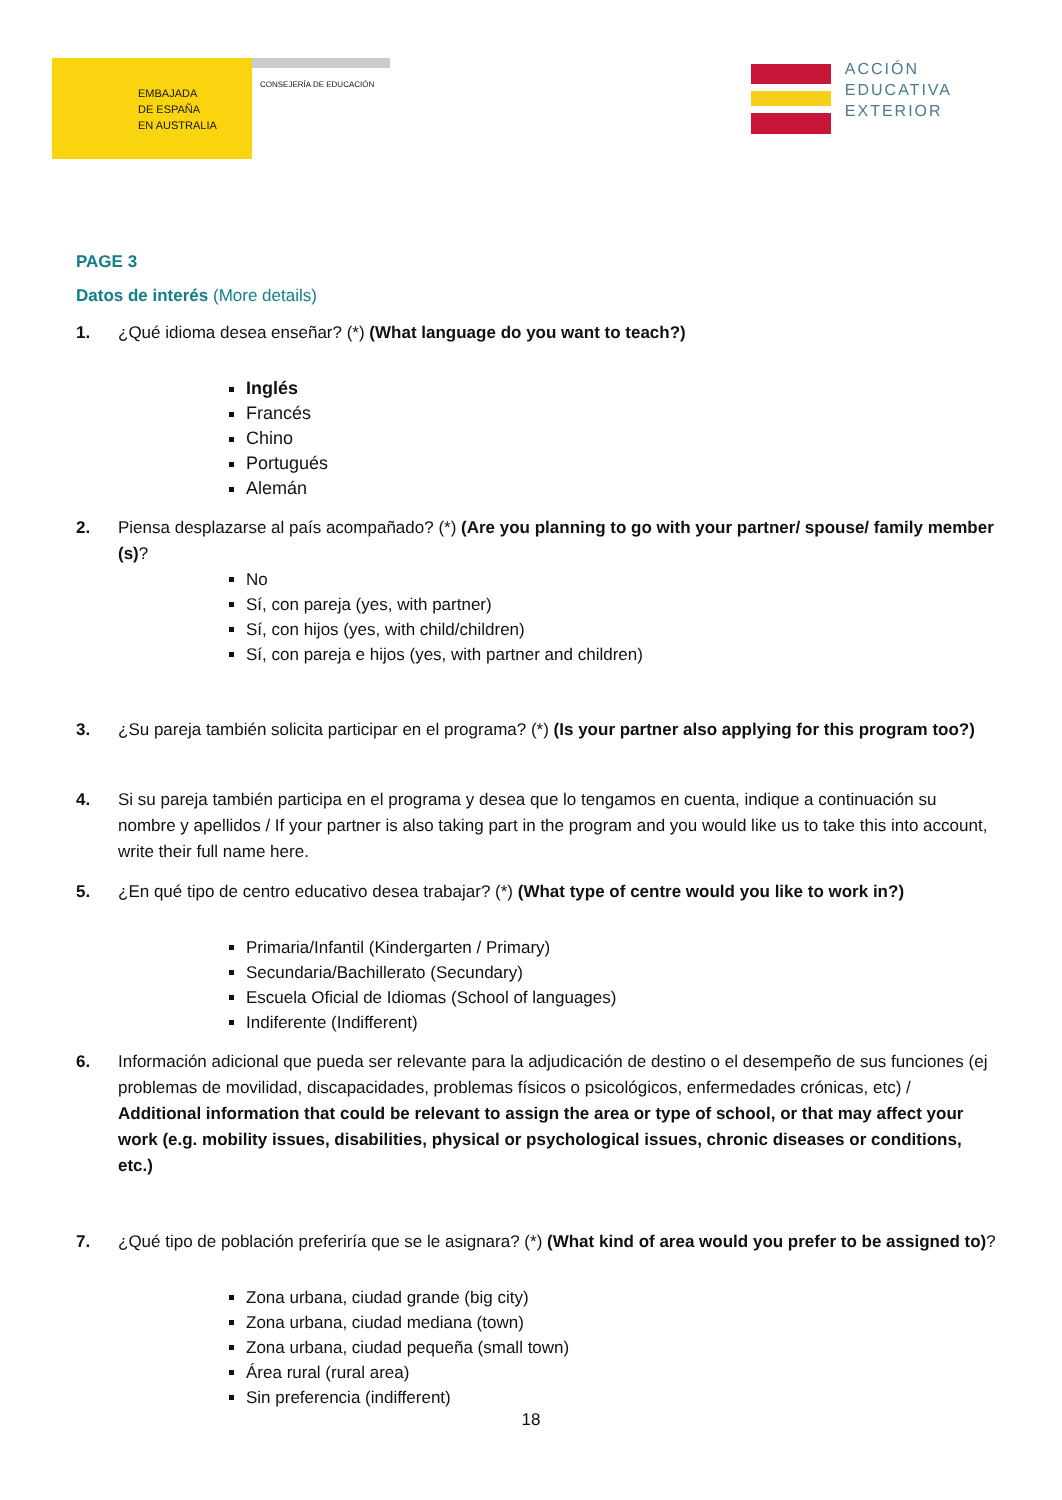EMBAJADA
DE ESPAÑA
EN AUSTRALIA
CONSEJERÍA DE EDUCACIÓN
ACCIÓN
EDUCATIVA
EXTERIOR
PAGE 3
Datos de interés (More details)
1. ¿Qué idioma desea enseñar? (*) (What language do you want to teach?)
Inglés
Francés
Chino
Portugués
Alemán
2. Piensa desplazarse al país acompañado? (*) (Are you planning to go with your partner/ spouse/ family member (s)?
No
Sí, con pareja (yes, with partner)
Sí, con hijos (yes, with child/children)
Sí, con pareja e hijos (yes, with partner and children)
3. ¿Su pareja también solicita participar en el programa? (*) (Is your partner also applying for this program too?)
4. Si su pareja también participa en el programa y desea que lo tengamos en cuenta, indique a continuación su nombre y apellidos / If your partner is also taking part in the program and you would like us to take this into account, write their full name here.
5. ¿En qué tipo de centro educativo desea trabajar? (*) (What type of centre would you like to work in?)
Primaria/Infantil (Kindergarten / Primary)
Secundaria/Bachillerato (Secundary)
Escuela Oficial de Idiomas (School of languages)
Indiferente (Indifferent)
6. Información adicional que pueda ser relevante para la adjudicación de destino o el desempeño de sus funciones (ej problemas de movilidad, discapacidades, problemas físicos o psicológicos, enfermedades crónicas, etc) / Additional information that could be relevant to assign the area or type of school, or that may affect your work (e.g. mobility issues, disabilities, physical or psychological issues, chronic diseases or conditions, etc.)
7. ¿Qué tipo de población preferiría que se le asignara? (*) (What kind of area would you prefer to be assigned to)?
Zona urbana, ciudad grande (big city)
Zona urbana, ciudad mediana (town)
Zona urbana, ciudad pequeña (small town)
Área rural (rural area)
Sin preferencia (indifferent)
18